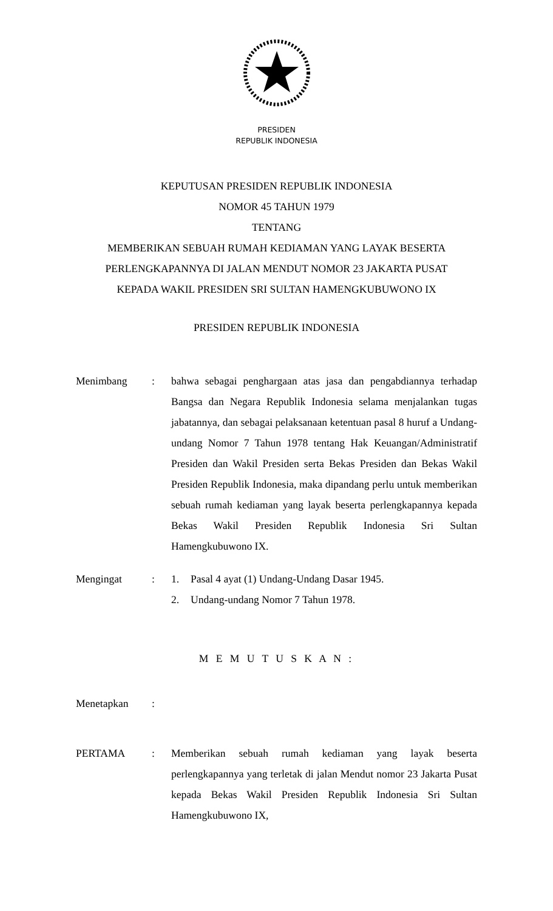PRESIDEN
REPUBLIK INDONESIA
KEPUTUSAN PRESIDEN REPUBLIK INDONESIA
NOMOR 45 TAHUN 1979
TENTANG
MEMBERIKAN SEBUAH RUMAH KEDIAMAN YANG LAYAK BESERTA
PERLENGKAPANNYA DI JALAN MENDUT NOMOR 23 JAKARTA PUSAT
KEPADA WAKIL PRESIDEN SRI SULTAN HAMENGKUBUWONO IX
PRESIDEN REPUBLIK INDONESIA
Menimbang : bahwa sebagai penghargaan atas jasa dan pengabdiannya terhadap Bangsa dan Negara Republik Indonesia selama menjalankan tugas jabatannya, dan sebagai pelaksanaan ketentuan pasal 8 huruf a Undang-undang Nomor 7 Tahun 1978 tentang Hak Keuangan/Administratif Presiden dan Wakil Presiden serta Bekas Presiden dan Bekas Wakil Presiden Republik Indonesia, maka dipandang perlu untuk memberikan sebuah rumah kediaman yang layak beserta perlengkapannya kepada Bekas Wakil Presiden Republik Indonesia Sri Sultan Hamengkubuwono IX.
Mengingat : 1. Pasal 4 ayat (1) Undang-Undang Dasar 1945.
2. Undang-undang Nomor 7 Tahun 1978.
M E M U T U S K A N :
Menetapkan :
PERTAMA : Memberikan sebuah rumah kediaman yang layak beserta perlengkapannya yang terletak di jalan Mendut nomor 23 Jakarta Pusat kepada Bekas Wakil Presiden Republik Indonesia Sri Sultan Hamengkubuwono IX,